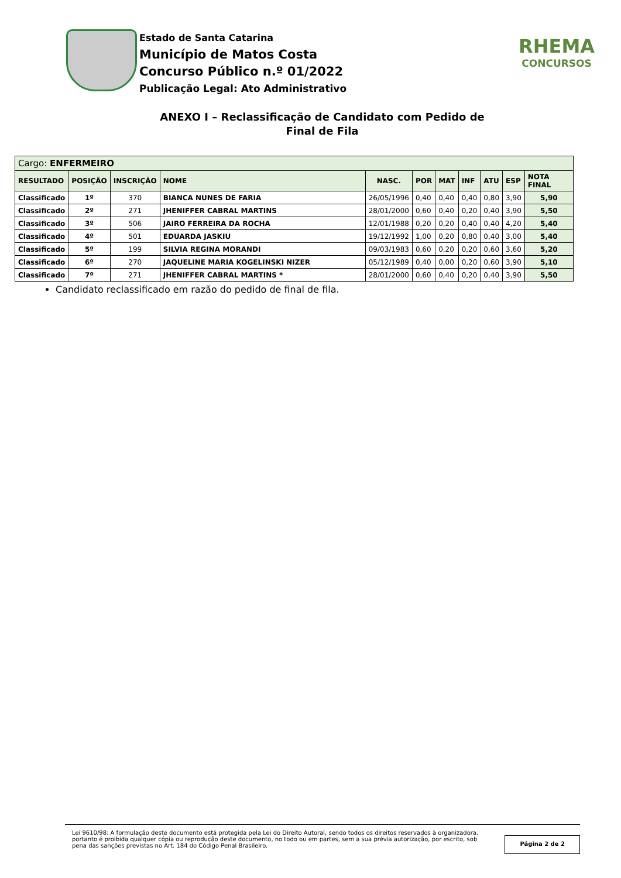Estado de Santa Catarina
Município de Matos Costa
Concurso Público n.º 01/2022
Publicação Legal: Ato Administrativo
RHEMA
CONCURSOS
ANEXO I – Reclassificação de Candidato com Pedido de
Final de Fila
| Cargo: ENFERMEIRO | | | | | | | | | | |
| RESULTADO | POSIÇÃO | INSCRIÇÃO | NOME | NASC. | POR | MAT | INF | ATU | ESP | NOTA FINAL |
| Classificado | 1º | 370 | BIANCA NUNES DE FARIA | 26/05/1996 | 0,40 | 0,40 | 0,40 | 0,80 | 3,90 | 5,90 |
| Classificado | 2º | 271 | JHENIFFER CABRAL MARTINS | 28/01/2000 | 0,60 | 0,40 | 0,20 | 0,40 | 3,90 | 5,50 |
| Classificado | 3º | 506 | JAIRO FERREIRA DA ROCHA | 12/01/1988 | 0,20 | 0,20 | 0,40 | 0,40 | 4,20 | 5,40 |
| Classificado | 4º | 501 | EDUARDA JASKIU | 19/12/1992 | 1,00 | 0,20 | 0,80 | 0,40 | 3,00 | 5,40 |
| Classificado | 5º | 199 | SILVIA REGINA MORANDI | 09/03/1983 | 0,60 | 0,20 | 0,20 | 0,60 | 3,60 | 5,20 |
| Classificado | 6º | 270 | JAQUELINE MARIA KOGELINSKI NIZER | 05/12/1989 | 0,40 | 0,00 | 0,20 | 0,60 | 3,90 | 5,10 |
| Classificado | 7º | 271 | JHENIFFER CABRAL MARTINS * | 28/01/2000 | 0,60 | 0,40 | 0,20 | 0,40 | 3,90 | 5,50 |
Candidato reclassificado em razão do pedido de final de fila.
Lei 9610/98: A formulação deste documento está protegida pela Lei do Direito Autoral, sendo todos os direitos reservados à organizadora, portanto é proibida qualquer cópia ou reprodução deste documento, no todo ou em partes, sem a sua prévia autorização, por escrito, sob pena das sanções previstas no Art. 184 do Código Penal Brasileiro.
Página 2 de 2